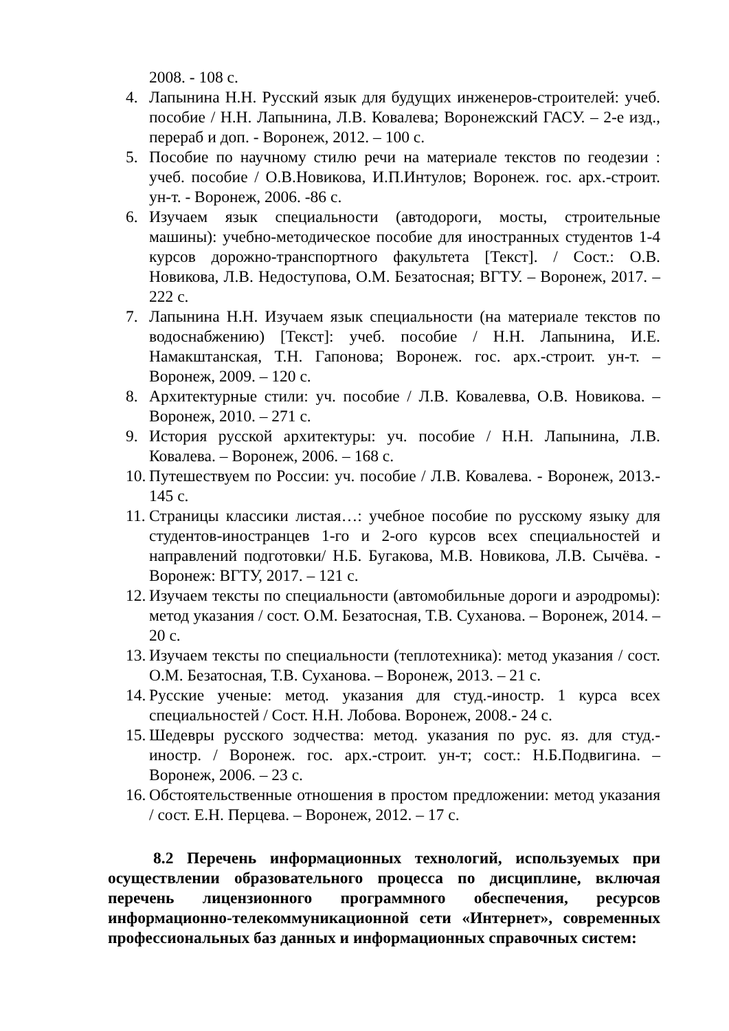2008. - 108 с.
4. Лапынина Н.Н. Русский язык для будущих инженеров-строителей: учеб. пособие / Н.Н. Лапынина, Л.В. Ковалева; Воронежский ГАСУ. – 2-е изд., перераб и доп. - Воронеж, 2012. – 100 с.
5. Пособие по научному стилю речи на материале текстов по геодезии : учеб. пособие / О.В.Новикова, И.П.Интулов; Воронеж. гос. арх.-строит. ун-т. - Воронеж, 2006. -86 с.
6. Изучаем язык специальности (автодороги, мосты, строительные машины): учебно-методическое пособие для иностранных студентов 1-4 курсов дорожно-транспортного факультета [Текст]. / Сост.: О.В. Новикова, Л.В. Недоступова, О.М. Безатосная; ВГТУ. – Воронеж, 2017. – 222 с.
7. Лапынина Н.Н. Изучаем язык специальности (на материале текстов по водоснабжению) [Текст]: учеб. пособие / Н.Н. Лапынина, И.Е. Намакштанская, Т.Н. Гапонова; Воронеж. гос. арх.-строит. ун-т. – Воронеж, 2009. – 120 с.
8. Архитектурные стили: уч. пособие / Л.В. Ковалевва, О.В. Новикова. – Воронеж, 2010. – 271 с.
9. История русской архитектуры: уч. пособие / Н.Н. Лапынина, Л.В. Ковалева. – Воронеж, 2006. – 168 с.
10. Путешествуем по России: уч. пособие / Л.В. Ковалева. - Воронеж, 2013.- 145 с.
11. Страницы классики листая…: учебное пособие по русскому языку для студентов-иностранцев 1-го и 2-ого курсов всех специальностей и направлений подготовки/ Н.Б. Бугакова, М.В. Новикова, Л.В. Сычёва. - Воронеж: ВГТУ, 2017. – 121 с.
12. Изучаем тексты по специальности (автомобильные дороги и аэродромы): метод указания / сост. О.М. Безатосная, Т.В. Суханова. – Воронеж, 2014. – 20 с.
13. Изучаем тексты по специальности (теплотехника): метод указания / сост. О.М. Безатосная, Т.В. Суханова. – Воронеж, 2013. – 21 с.
14. Русские ученые: метод. указания для студ.-иностр. 1 курса всех специальностей / Сост. Н.Н. Лобова. Воронеж, 2008.- 24 с.
15. Шедевры русского зодчества: метод. указания по рус. яз. для студ.-иностр. / Воронеж. гос. арх.-строит. ун-т; сост.: Н.Б.Подвигина. – Воронеж, 2006. – 23 с.
16. Обстоятельственные отношения в простом предложении: метод указания / сост. Е.Н. Перцева. – Воронеж, 2012. – 17 с.
8.2 Перечень информационных технологий, используемых при осуществлении образовательного процесса по дисциплине, включая перечень лицензионного программного обеспечения, ресурсов информационно-телекоммуникационной сети «Интернет», современных профессиональных баз данных и информационных справочных систем: